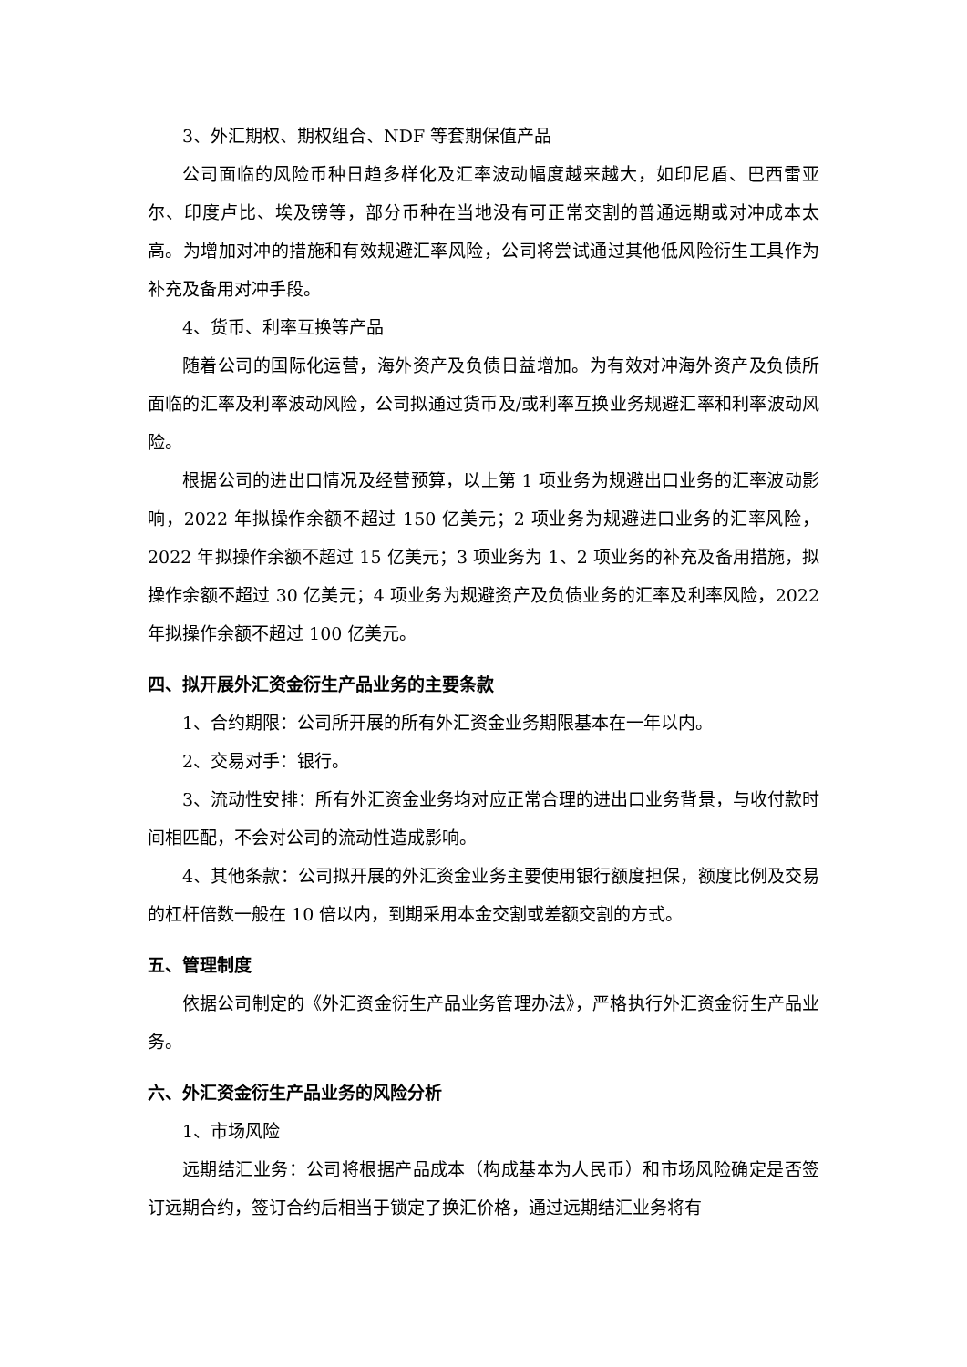3、外汇期权、期权组合、NDF 等套期保值产品
公司面临的风险币种日趋多样化及汇率波动幅度越来越大，如印尼盾、巴西雷亚尔、印度卢比、埃及镑等，部分币种在当地没有可正常交割的普通远期或对冲成本太高。为增加对冲的措施和有效规避汇率风险，公司将尝试通过其他低风险衍生工具作为补充及备用对冲手段。
4、货币、利率互换等产品
随着公司的国际化运营，海外资产及负债日益增加。为有效对冲海外资产及负债所面临的汇率及利率波动风险，公司拟通过货币及/或利率互换业务规避汇率和利率波动风险。
根据公司的进出口情况及经营预算，以上第 1 项业务为规避出口业务的汇率波动影响，2022 年拟操作余额不超过 150 亿美元；2 项业务为规避进口业务的汇率风险，2022 年拟操作余额不超过 15 亿美元；3 项业务为 1、2 项业务的补充及备用措施，拟操作余额不超过 30 亿美元；4 项业务为规避资产及负债业务的汇率及利率风险，2022 年拟操作余额不超过 100 亿美元。
四、拟开展外汇资金衍生产品业务的主要条款
1、合约期限：公司所开展的所有外汇资金业务期限基本在一年以内。
2、交易对手：银行。
3、流动性安排：所有外汇资金业务均对应正常合理的进出口业务背景，与收付款时间相匹配，不会对公司的流动性造成影响。
4、其他条款：公司拟开展的外汇资金业务主要使用银行额度担保，额度比例及交易的杠杆倍数一般在 10 倍以内，到期采用本金交割或差额交割的方式。
五、管理制度
依据公司制定的《外汇资金衍生产品业务管理办法》，严格执行外汇资金衍生产品业务。
六、外汇资金衍生产品业务的风险分析
1、市场风险
远期结汇业务：公司将根据产品成本（构成基本为人民币）和市场风险确定是否签订远期合约，签订合约后相当于锁定了换汇价格，通过远期结汇业务将有